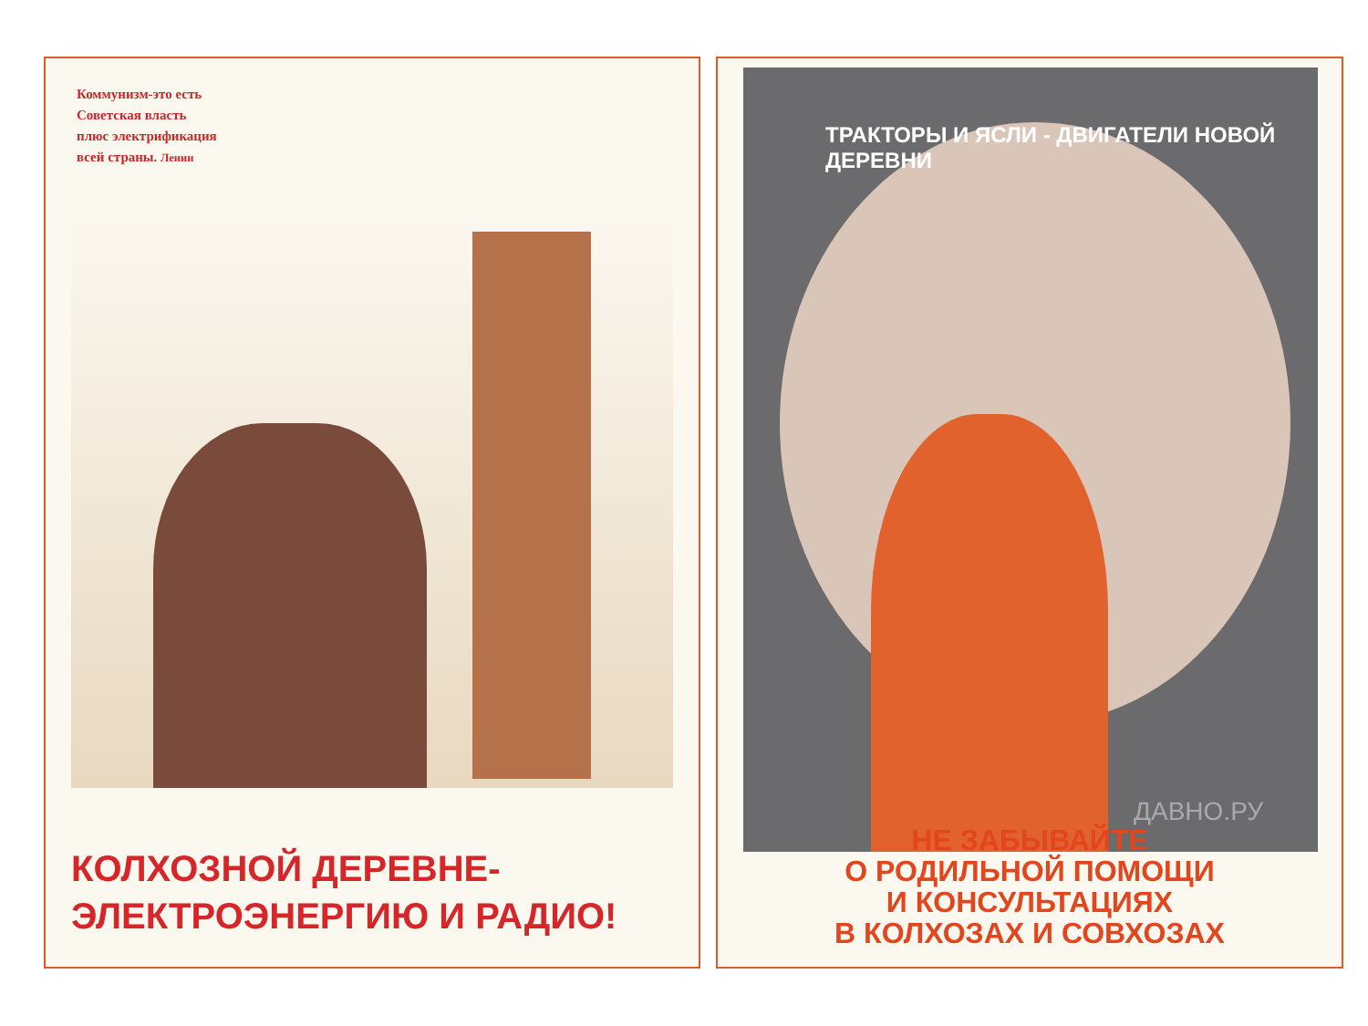Коммунизм-это есть
Советская власть
плюс электрификация
всей страны. Ленин
КОЛХОЗНОЙ ДЕРЕВНЕ-
ЭЛЕКТРОЭНЕРГИЮ И РАДИО!
ТРАКТОРЫ И ЯСЛИ - ДВИГАТЕЛИ НОВОЙ ДЕРЕВНИ
ДАВНО.РУ
НЕ ЗАБЫВАЙТЕ
О РОДИЛЬНОЙ ПОМОЩИ
И КОНСУЛЬТАЦИЯХ
В КОЛХОЗАХ И СОВХОЗАХ